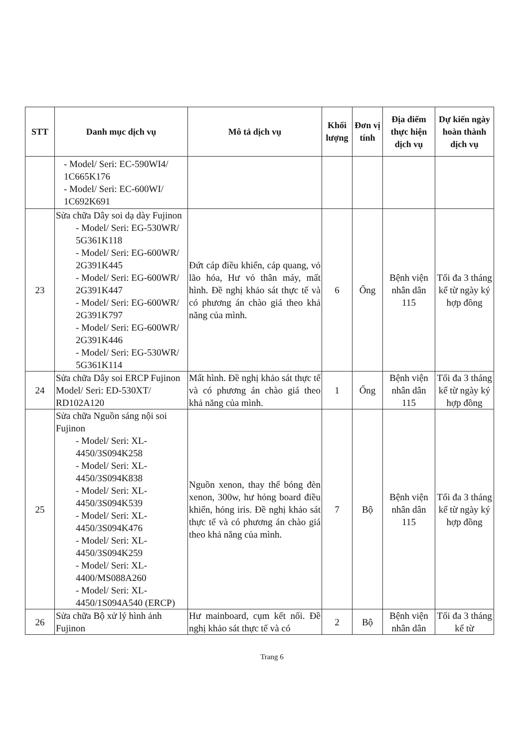| STT | Danh mục dịch vụ | Mô tả dịch vụ | Khối lượng | Đơn vị tính | Địa điểm thực hiện dịch vụ | Dự kiến ngày hoàn thành dịch vụ |
| --- | --- | --- | --- | --- | --- | --- |
| | - Model/ Seri: EC-590WI4/ 1C665K176 - Model/ Seri: EC-600WI/ 1C692K691 | | | | | |
| 23 | Sửa chữa Dây soi dạ dày Fujinon - Model/ Seri: EG-530WR/ 5G361K118 - Model/ Seri: EG-600WR/ 2G391K445 - Model/ Seri: EG-600WR/ 2G391K447 - Model/ Seri: EG-600WR/ 2G391K797 - Model/ Seri: EG-600WR/ 2G391K446 - Model/ Seri: EG-530WR/ 5G361K114 | Đứt cáp điều khiển, cáp quang, vỏ lão hóa, Hư vỏ thân máy, mất hình. Đề nghị khảo sát thực tế và có phương án chào giá theo khả năng của mình. | 6 | Ống | Bệnh viện nhân dân 115 | Tối đa 3 tháng kể từ ngày ký hợp đồng |
| 24 | Sửa chữa Dây soi ERCP Fujinon Model/ Seri: ED-530XT/ RD102A120 | Mất hình. Đề nghị khảo sát thực tế và có phương án chào giá theo khả năng của mình. | 1 | Ống | Bệnh viện nhân dân 115 | Tối đa 3 tháng kể từ ngày ký hợp đồng |
| 25 | Sửa chữa Nguồn sáng nội soi Fujinon - Model/ Seri: XL-4450/3S094K258 - Model/ Seri: XL-4450/3S094K838 - Model/ Seri: XL-4450/3S094K539 - Model/ Seri: XL-4450/3S094K476 - Model/ Seri: XL-4450/3S094K259 - Model/ Seri: XL-4400/MS088A260 - Model/ Seri: XL-4450/1S094A540 (ERCP) | Nguồn xenon, thay thế bóng đèn xenon, 300w, hư hỏng board điều khiển, hỏng iris. Đề nghị khảo sát thực tế và có phương án chào giá theo khả năng của mình. | 7 | Bộ | Bệnh viện nhân dân 115 | Tối đa 3 tháng kể từ ngày ký hợp đồng |
| 26 | Sửa chữa Bộ xử lý hình ảnh Fujinon | Hư mainboard, cụm kết nối. Đề nghị khảo sát thực tế và có | 2 | Bộ | Bệnh viện nhân dân | Tối đa 3 tháng kể từ |
Trang 6